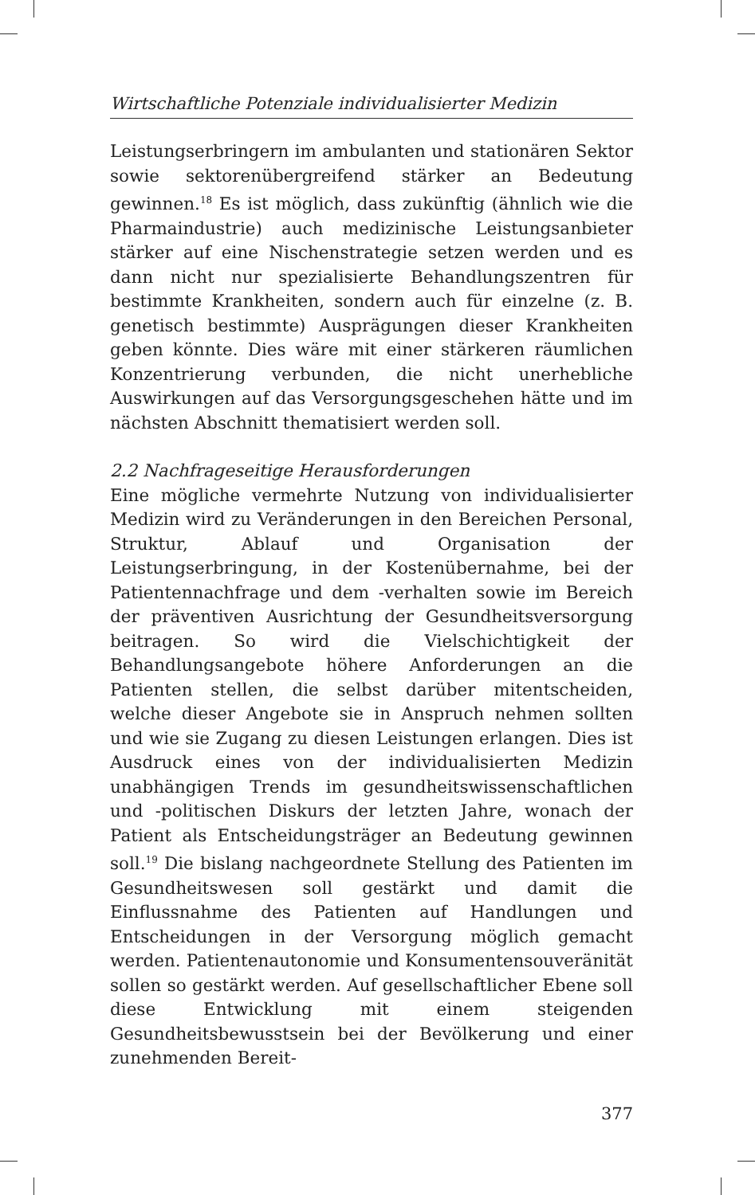Wirtschaftliche Potenziale individualisierter Medizin
Leistungserbringern im ambulanten und stationären Sektor sowie sektorenübergreifend stärker an Bedeutung gewinnen.<sup>18</sup> Es ist möglich, dass zukünftig (ähnlich wie die Pharmaindustrie) auch medizinische Leistungsanbieter stärker auf eine Nischenstrategie setzen werden und es dann nicht nur spezialisierte Behandlungszentren für bestimmte Krankheiten, sondern auch für einzelne (z. B. genetisch bestimmte) Ausprägungen dieser Krankheiten geben könnte. Dies wäre mit einer stärkeren räumlichen Konzentrierung verbunden, die nicht unerhebliche Auswirkungen auf das Versorgungsgeschehen hätte und im nächsten Abschnitt thematisiert werden soll.
2.2 Nachfrageseitige Herausforderungen
Eine mögliche vermehrte Nutzung von individualisierter Medizin wird zu Veränderungen in den Bereichen Personal, Struktur, Ablauf und Organisation der Leistungserbringung, in der Kostenübernahme, bei der Patientennachfrage und dem -verhalten sowie im Bereich der präventiven Ausrichtung der Gesundheitsversorgung beitragen. So wird die Vielschichtigkeit der Behandlungsangebote höhere Anforderungen an die Patienten stellen, die selbst darüber mitentscheiden, welche dieser Angebote sie in Anspruch nehmen sollten und wie sie Zugang zu diesen Leistungen erlangen. Dies ist Ausdruck eines von der individualisierten Medizin unabhängigen Trends im gesundheitswissenschaftlichen und -politischen Diskurs der letzten Jahre, wonach der Patient als Entscheidungsträger an Bedeutung gewinnen soll.<sup>19</sup> Die bislang nachgeordnete Stellung des Patienten im Gesundheitswesen soll gestärkt und damit die Einflussnahme des Patienten auf Handlungen und Entscheidungen in der Versorgung möglich gemacht werden. Patientenautonomie und Konsumentensouveränität sollen so gestärkt werden. Auf gesellschaftlicher Ebene soll diese Entwicklung mit einem steigenden Gesundheitsbewusstsein bei der Bevölkerung und einer zunehmenden Bereit-
377